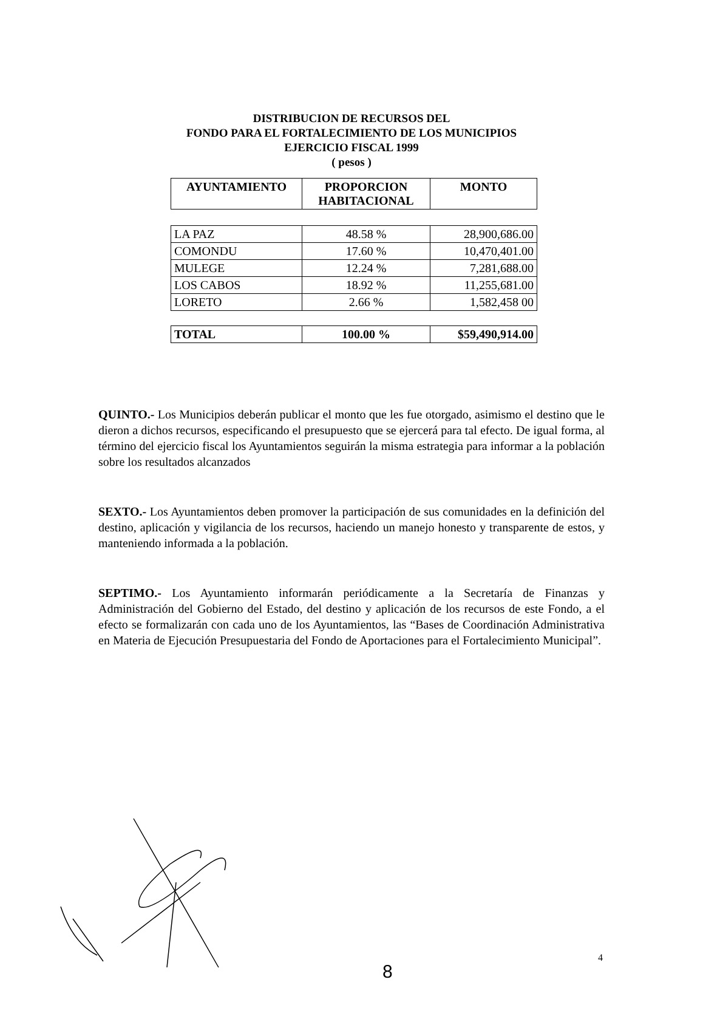DISTRIBUCION DE RECURSOS DEL
FONDO PARA EL FORTALECIMIENTO DE LOS MUNICIPIOS
EJERCICIO FISCAL 1999
( pesos )
| AYUNTAMIENTO | PROPORCION HABITACIONAL | MONTO |
| --- | --- | --- |
| LA PAZ | 48.58 % | 28,900,686.00 |
| COMONDU | 17.60 % | 10,470,401.00 |
| MULEGE | 12.24 % | 7,281,688.00 |
| LOS CABOS | 18.92 % | 11,255,681.00 |
| LORETO | 2.66 % | 1,582,458 00 |
| TOTAL | 100.00 % | $59,490,914.00 |
QUINTO.- Los Municipios deberán publicar el monto que les fue otorgado, asimismo el destino que le dieron a dichos recursos, especificando el presupuesto que se ejercerá para tal efecto. De igual forma, al término del ejercicio fiscal los Ayuntamientos seguirán la misma estrategia para informar a la población sobre los resultados alcanzados
SEXTO.- Los Ayuntamientos deben promover la participación de sus comunidades en la definición del destino, aplicación y vigilancia de los recursos, haciendo un manejo honesto y transparente de estos, y manteniendo informada a la población.
SEPTIMO.- Los Ayuntamiento informarán periódicamente a la Secretaría de Finanzas y Administración del Gobierno del Estado, del destino y aplicación de los recursos de este Fondo, a el efecto se formalizarán con cada uno de los Ayuntamientos, las “Bases de Coordinación Administrativa en Materia de Ejecución Presupuestaria del Fondo de Aportaciones para el Fortalecimiento Municipal”.
8
4